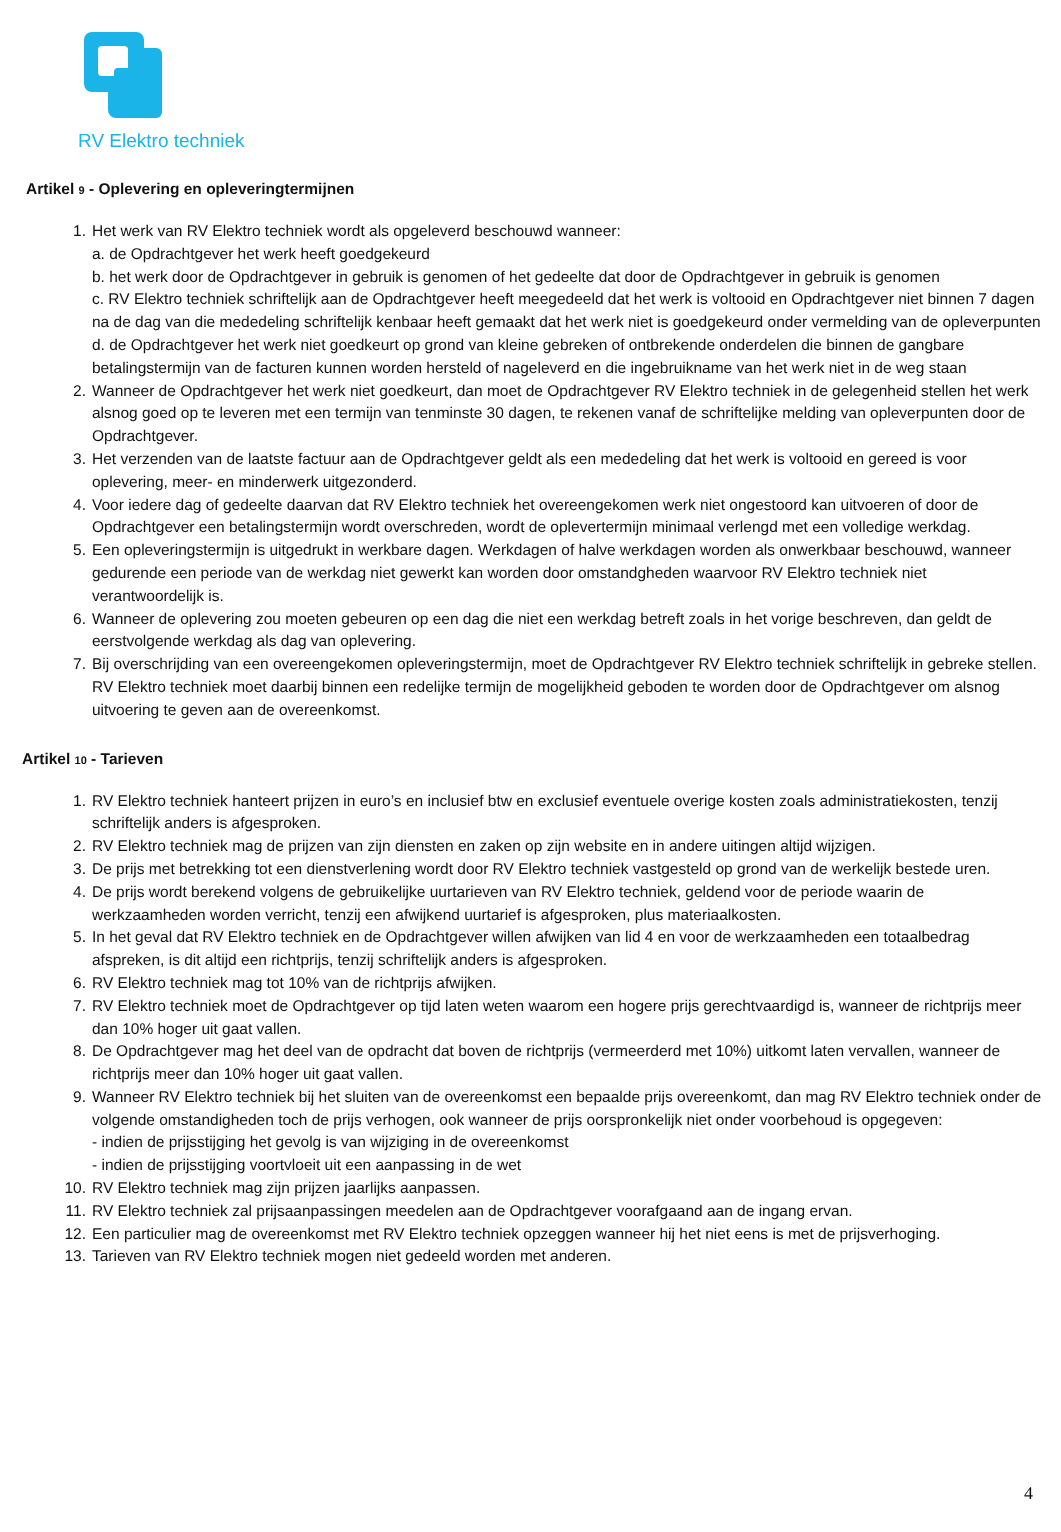RV Elektro techniek
Artikel 9 - Oplevering en opleveringtermijnen
1. Het werk van RV Elektro techniek wordt als opgeleverd beschouwd wanneer:
a. de Opdrachtgever het werk heeft goedgekeurd
b. het werk door de Opdrachtgever in gebruik is genomen of het gedeelte dat door de Opdrachtgever in gebruik is genomen
c. RV Elektro techniek schriftelijk aan de Opdrachtgever heeft meegedeeld dat het werk is voltooid en Opdrachtgever niet binnen 7 dagen na de dag van die mededeling schriftelijk kenbaar heeft gemaakt dat het werk niet is goedgekeurd onder vermelding van de opleverpunten
d. de Opdrachtgever het werk niet goedkeurt op grond van kleine gebreken of ontbrekende onderdelen die binnen de gangbare betalingstermijn van de facturen kunnen worden hersteld of nageleverd en die ingebruikname van het werk niet in de weg staan
2. Wanneer de Opdrachtgever het werk niet goedkeurt, dan moet de Opdrachtgever RV Elektro techniek in de gelegenheid stellen het werk alsnog goed op te leveren met een termijn van tenminste 30 dagen, te rekenen vanaf de schriftelijke melding van opleverpunten door de Opdrachtgever.
3. Het verzenden van de laatste factuur aan de Opdrachtgever geldt als een mededeling dat het werk is voltooid en gereed is voor oplevering, meer- en minderwerk uitgezonderd.
4. Voor iedere dag of gedeelte daarvan dat RV Elektro techniek het overeengekomen werk niet ongestoord kan uitvoeren of door de Opdrachtgever een betalingstermijn wordt overschreden, wordt de oplevertermijn minimaal verlengd met een volledige werkdag.
5. Een opleveringstermijn is uitgedrukt in werkbare dagen. Werkdagen of halve werkdagen worden als onwerkbaar beschouwd, wanneer gedurende een periode van de werkdag niet gewerkt kan worden door omstandgheden waarvoor RV Elektro techniek niet verantwoordelijk is.
6. Wanneer de oplevering zou moeten gebeuren op een dag die niet een werkdag betreft zoals in het vorige beschreven, dan geldt de eerstvolgende werkdag als dag van oplevering.
7. Bij overschrijding van een overeengekomen opleveringstermijn, moet de Opdrachtgever RV Elektro techniek schriftelijk in gebreke stellen. RV Elektro techniek moet daarbij binnen een redelijke termijn de mogelijkheid geboden te worden door de Opdrachtgever om alsnog uitvoering te geven aan de overeenkomst.
Artikel 10 - Tarieven
1. RV Elektro techniek hanteert prijzen in euro’s en inclusief btw en exclusief eventuele overige kosten zoals administratiekosten, tenzij schriftelijk anders is afgesproken.
2. RV Elektro techniek mag de prijzen van zijn diensten en zaken op zijn website en in andere uitingen altijd wijzigen.
3. De prijs met betrekking tot een dienstverlening wordt door RV Elektro techniek vastgesteld op grond van de werkelijk bestede uren.
4. De prijs wordt berekend volgens de gebruikelijke uurtarieven van RV Elektro techniek, geldend voor de periode waarin de werkzaamheden worden verricht, tenzij een afwijkend uurtarief is afgesproken, plus materiaalkosten.
5. In het geval dat RV Elektro techniek en de Opdrachtgever willen afwijken van lid 4 en voor de werkzaamheden een totaalbedrag afspreken, is dit altijd een richtprijs, tenzij schriftelijk anders is afgesproken.
6. RV Elektro techniek mag tot 10% van de richtprijs afwijken.
7. RV Elektro techniek moet de Opdrachtgever op tijd laten weten waarom een hogere prijs gerechtvaardigd is, wanneer de richtprijs meer dan 10% hoger uit gaat vallen.
8. De Opdrachtgever mag het deel van de opdracht dat boven de richtprijs (vermeerderd met 10%) uitkomt laten vervallen, wanneer de richtprijs meer dan 10% hoger uit gaat vallen.
9. Wanneer RV Elektro techniek bij het sluiten van de overeenkomst een bepaalde prijs overeenkomt, dan mag RV Elektro techniek onder de volgende omstandigheden toch de prijs verhogen, ook wanneer de prijs oorspronkelijk niet onder voorbehoud is opgegeven:
- indien de prijsstijging het gevolg is van wijziging in de overeenkomst
- indien de prijsstijging voortvloeit uit een aanpassing in de wet
10. RV Elektro techniek mag zijn prijzen jaarlijks aanpassen.
11. RV Elektro techniek zal prijsaanpassingen meedelen aan de Opdrachtgever voorafgaand aan de ingang ervan.
12. Een particulier mag de overeenkomst met RV Elektro techniek opzeggen wanneer hij het niet eens is met de prijsverhoging.
13. Tarieven van RV Elektro techniek mogen niet gedeeld worden met anderen.
4